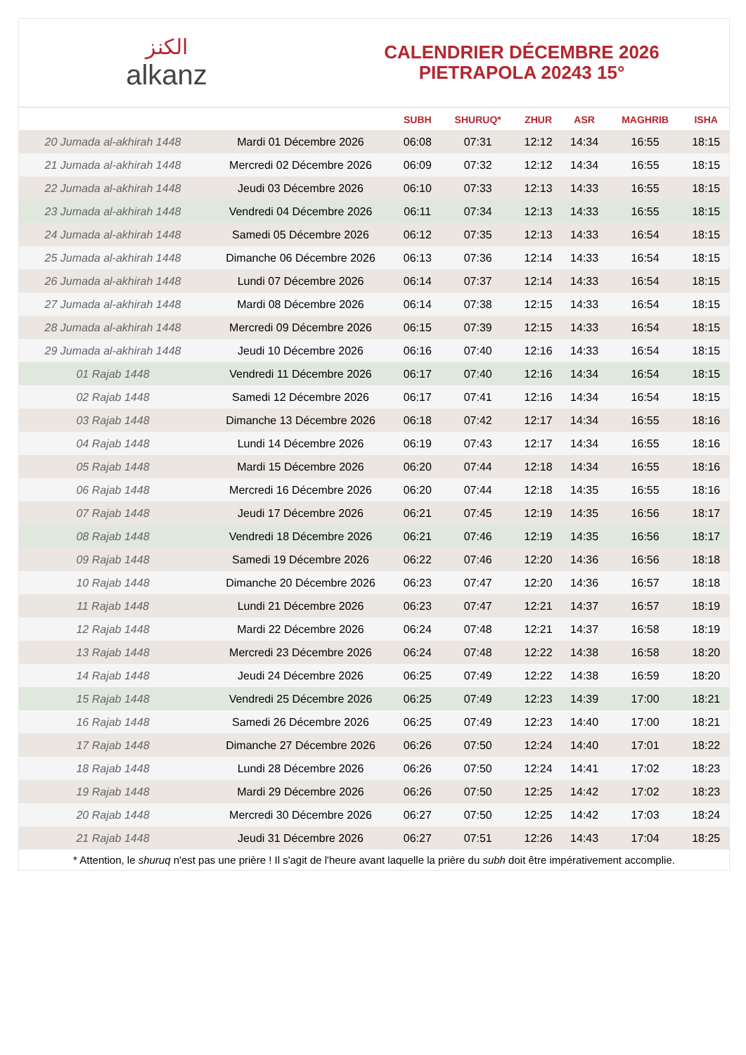الكنز
alkanz
CALENDRIER DÉCEMBRE 2026
PIETRAPOLA 20243 15°
| | | SUBH | SHURUQ* | ZHUR | ASR | MAGHRIB | ISHA |
| --- | --- | --- | --- | --- | --- | --- | --- |
| 20 Jumada al-akhirah 1448 | Mardi 01 Décembre 2026 | 06:08 | 07:31 | 12:12 | 14:34 | 16:55 | 18:15 |
| 21 Jumada al-akhirah 1448 | Mercredi 02 Décembre 2026 | 06:09 | 07:32 | 12:12 | 14:34 | 16:55 | 18:15 |
| 22 Jumada al-akhirah 1448 | Jeudi 03 Décembre 2026 | 06:10 | 07:33 | 12:13 | 14:33 | 16:55 | 18:15 |
| 23 Jumada al-akhirah 1448 | Vendredi 04 Décembre 2026 | 06:11 | 07:34 | 12:13 | 14:33 | 16:55 | 18:15 |
| 24 Jumada al-akhirah 1448 | Samedi 05 Décembre 2026 | 06:12 | 07:35 | 12:13 | 14:33 | 16:54 | 18:15 |
| 25 Jumada al-akhirah 1448 | Dimanche 06 Décembre 2026 | 06:13 | 07:36 | 12:14 | 14:33 | 16:54 | 18:15 |
| 26 Jumada al-akhirah 1448 | Lundi 07 Décembre 2026 | 06:14 | 07:37 | 12:14 | 14:33 | 16:54 | 18:15 |
| 27 Jumada al-akhirah 1448 | Mardi 08 Décembre 2026 | 06:14 | 07:38 | 12:15 | 14:33 | 16:54 | 18:15 |
| 28 Jumada al-akhirah 1448 | Mercredi 09 Décembre 2026 | 06:15 | 07:39 | 12:15 | 14:33 | 16:54 | 18:15 |
| 29 Jumada al-akhirah 1448 | Jeudi 10 Décembre 2026 | 06:16 | 07:40 | 12:16 | 14:33 | 16:54 | 18:15 |
| 01 Rajab 1448 | Vendredi 11 Décembre 2026 | 06:17 | 07:40 | 12:16 | 14:34 | 16:54 | 18:15 |
| 02 Rajab 1448 | Samedi 12 Décembre 2026 | 06:17 | 07:41 | 12:16 | 14:34 | 16:54 | 18:15 |
| 03 Rajab 1448 | Dimanche 13 Décembre 2026 | 06:18 | 07:42 | 12:17 | 14:34 | 16:55 | 18:16 |
| 04 Rajab 1448 | Lundi 14 Décembre 2026 | 06:19 | 07:43 | 12:17 | 14:34 | 16:55 | 18:16 |
| 05 Rajab 1448 | Mardi 15 Décembre 2026 | 06:20 | 07:44 | 12:18 | 14:34 | 16:55 | 18:16 |
| 06 Rajab 1448 | Mercredi 16 Décembre 2026 | 06:20 | 07:44 | 12:18 | 14:35 | 16:55 | 18:16 |
| 07 Rajab 1448 | Jeudi 17 Décembre 2026 | 06:21 | 07:45 | 12:19 | 14:35 | 16:56 | 18:17 |
| 08 Rajab 1448 | Vendredi 18 Décembre 2026 | 06:21 | 07:46 | 12:19 | 14:35 | 16:56 | 18:17 |
| 09 Rajab 1448 | Samedi 19 Décembre 2026 | 06:22 | 07:46 | 12:20 | 14:36 | 16:56 | 18:18 |
| 10 Rajab 1448 | Dimanche 20 Décembre 2026 | 06:23 | 07:47 | 12:20 | 14:36 | 16:57 | 18:18 |
| 11 Rajab 1448 | Lundi 21 Décembre 2026 | 06:23 | 07:47 | 12:21 | 14:37 | 16:57 | 18:19 |
| 12 Rajab 1448 | Mardi 22 Décembre 2026 | 06:24 | 07:48 | 12:21 | 14:37 | 16:58 | 18:19 |
| 13 Rajab 1448 | Mercredi 23 Décembre 2026 | 06:24 | 07:48 | 12:22 | 14:38 | 16:58 | 18:20 |
| 14 Rajab 1448 | Jeudi 24 Décembre 2026 | 06:25 | 07:49 | 12:22 | 14:38 | 16:59 | 18:20 |
| 15 Rajab 1448 | Vendredi 25 Décembre 2026 | 06:25 | 07:49 | 12:23 | 14:39 | 17:00 | 18:21 |
| 16 Rajab 1448 | Samedi 26 Décembre 2026 | 06:25 | 07:49 | 12:23 | 14:40 | 17:00 | 18:21 |
| 17 Rajab 1448 | Dimanche 27 Décembre 2026 | 06:26 | 07:50 | 12:24 | 14:40 | 17:01 | 18:22 |
| 18 Rajab 1448 | Lundi 28 Décembre 2026 | 06:26 | 07:50 | 12:24 | 14:41 | 17:02 | 18:23 |
| 19 Rajab 1448 | Mardi 29 Décembre 2026 | 06:26 | 07:50 | 12:25 | 14:42 | 17:02 | 18:23 |
| 20 Rajab 1448 | Mercredi 30 Décembre 2026 | 06:27 | 07:50 | 12:25 | 14:42 | 17:03 | 18:24 |
| 21 Rajab 1448 | Jeudi 31 Décembre 2026 | 06:27 | 07:51 | 12:26 | 14:43 | 17:04 | 18:25 |
* Attention, le shuruq n'est pas une prière ! Il s'agit de l'heure avant laquelle la prière du subh doit être impérativement accomplie.